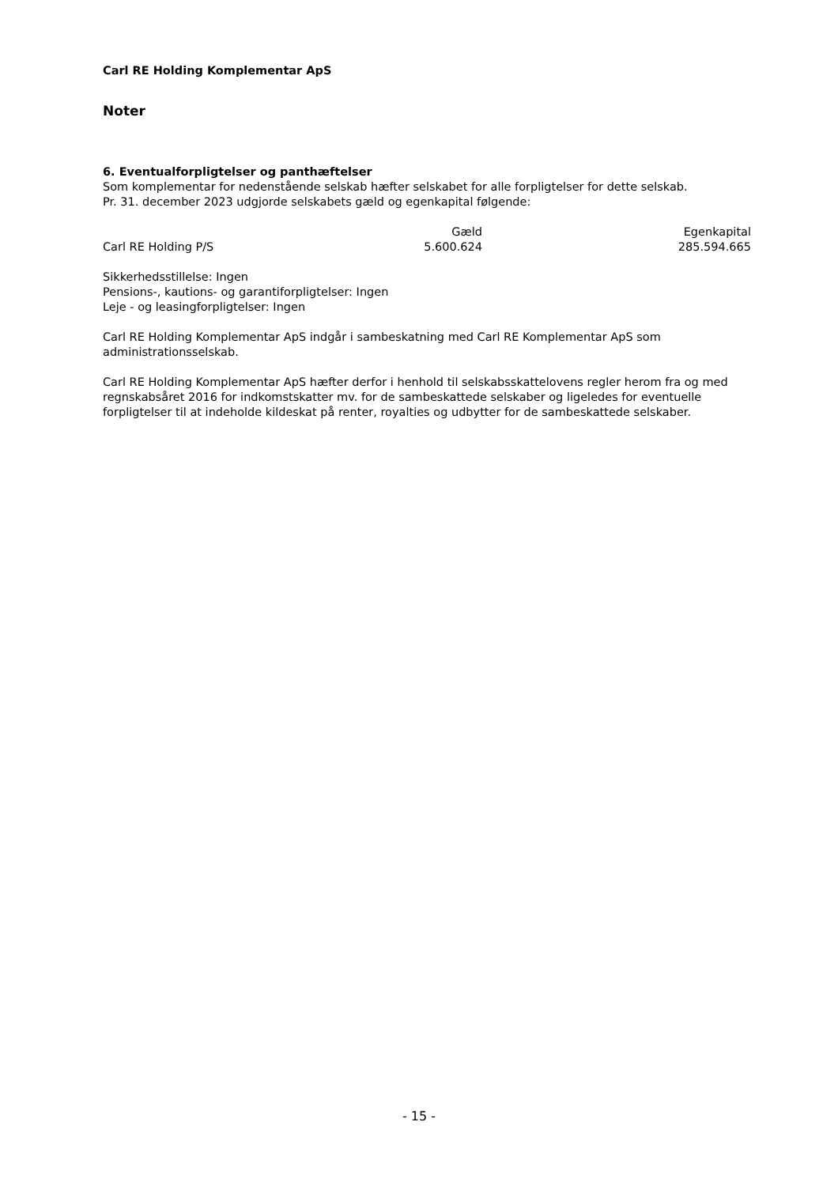Carl RE Holding Komplementar ApS
Noter
6. Eventualforpligtelser og panthæftelser
Som komplementar for nedenstående selskab hæfter selskabet for alle forpligtelser for dette selskab.
Pr. 31. december 2023 udgjorde selskabets gæld og egenkapital følgende:
| | Gæld | Egenkapital |
| --- | --- | --- |
| Carl RE Holding P/S | 5.600.624 | 285.594.665 |
Sikkerhedsstillelse: Ingen
Pensions-, kautions- og garantiforpligtelser: Ingen
Leje - og leasingforpligtelser: Ingen
Carl RE Holding Komplementar ApS indgår i sambeskatning med Carl RE Komplementar ApS som administrationsselskab.
Carl RE Holding Komplementar ApS hæfter derfor i henhold til selskabsskattelovens regler herom fra og med regnskabsåret 2016 for indkomstskatter mv. for de sambeskattede selskaber og ligeledes for eventuelle forpligtelser til at indeholde kildeskat på renter, royalties og udbytter for de sambeskattede selskaber.
- 15 -